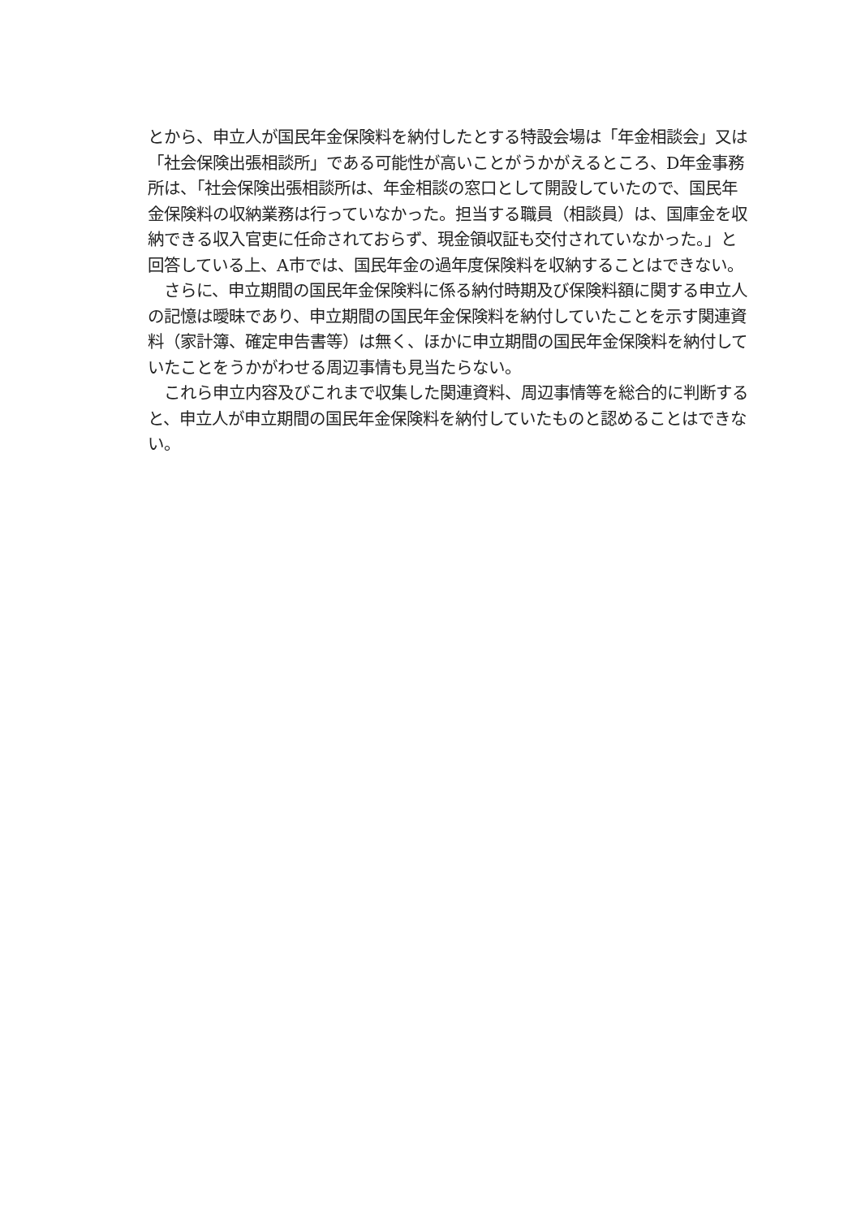とから、申立人が国民年金保険料を納付したとする特設会場は「年金相談会」又は「社会保険出張相談所」である可能性が高いことがうかがえるところ、D年金事務所は、「社会保険出張相談所は、年金相談の窓口として開設していたので、国民年金保険料の収納業務は行っていなかった。担当する職員（相談員）は、国庫金を収納できる収入官吏に任命されておらず、現金領収証も交付されていなかった。」と回答している上、A市では、国民年金の過年度保険料を収納することはできない。
　さらに、申立期間の国民年金保険料に係る納付時期及び保険料額に関する申立人の記憶は曖昧であり、申立期間の国民年金保険料を納付していたことを示す関連資料（家計簿、確定申告書等）は無く、ほかに申立期間の国民年金保険料を納付していたことをうかがわせる周辺事情も見当たらない。
　これら申立内容及びこれまで収集した関連資料、周辺事情等を総合的に判断すると、申立人が申立期間の国民年金保険料を納付していたものと認めることはできない。